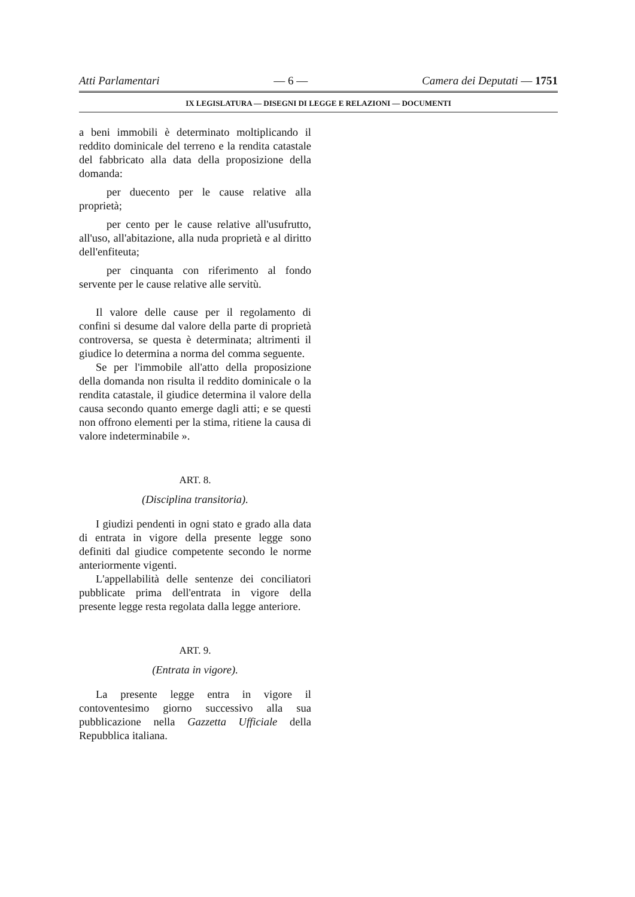Atti Parlamentari — 6 — Camera dei Deputati — 1751
IX LEGISLATURA — DISEGNI DI LEGGE E RELAZIONI — DOCUMENTI
a beni immobili è determinato moltiplicando il reddito dominicale del terreno e la rendita catastale del fabbricato alla data della proposizione della domanda:
per duecento per le cause relative alla proprietà;
per cento per le cause relative all'usufrutto, all'uso, all'abitazione, alla nuda proprietà e al diritto dell'enfiteuta;
per cinquanta con riferimento al fondo servente per le cause relative alle servitù.
Il valore delle cause per il regolamento di confini si desume dal valore della parte di proprietà controversa, se questa è determinata; altrimenti il giudice lo determina a norma del comma seguente.
Se per l'immobile all'atto della proposizione della domanda non risulta il reddito dominicale o la rendita catastale, il giudice determina il valore della causa secondo quanto emerge dagli atti; e se questi non offrono elementi per la stima, ritiene la causa di valore indeterminabile ».
ART. 8.
(Disciplina transitoria).
I giudizi pendenti in ogni stato e grado alla data di entrata in vigore della presente legge sono definiti dal giudice competente secondo le norme anteriormente vigenti.
L'appellabilità delle sentenze dei conciliatori pubblicate prima dell'entrata in vigore della presente legge resta regolata dalla legge anteriore.
ART. 9.
(Entrata in vigore).
La presente legge entra in vigore il contoventesimo giorno successivo alla sua pubblicazione nella Gazzetta Ufficiale della Repubblica italiana.